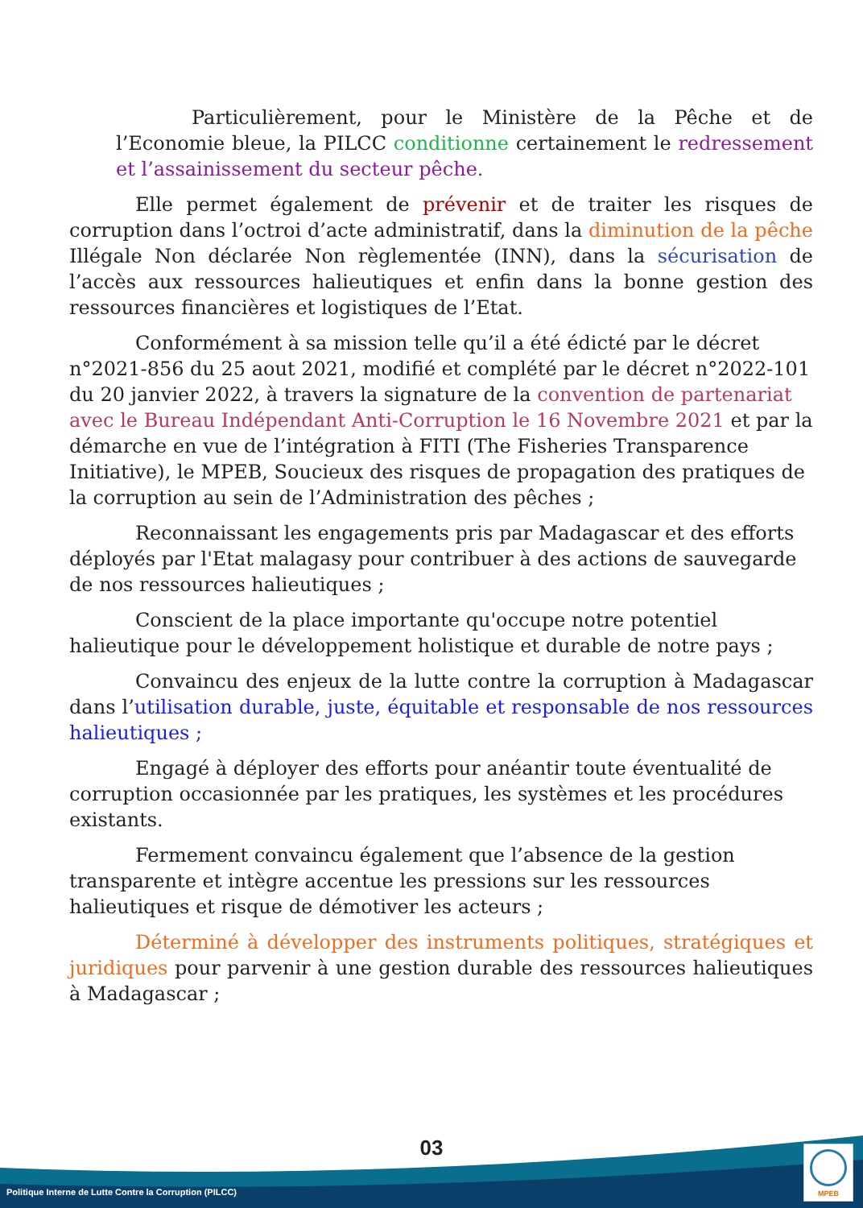Particulièrement, pour le Ministère de la Pêche et de l’Economie bleue, la PILCC conditionne certainement le redressement et l’assainissement du secteur pêche.
Elle permet également de prévenir et de traiter les risques de corruption dans l’octroi d’acte administratif, dans la diminution de la pêche Illégale Non déclarée Non règlementée (INN), dans la sécurisation de l’accès aux ressources halieutiques et enfin dans la bonne gestion des ressources financières et logistiques de l’Etat.
Conformément à sa mission telle qu’il a été édicté par le décret n°2021-856 du 25 aout 2021, modifié et complété par le décret n°2022-101 du 20 janvier 2022, à travers la signature de la convention de partenariat avec le Bureau Indépendant Anti-Corruption le 16 Novembre 2021 et par la démarche en vue de l’intégration à FITI (The Fisheries Transparence Initiative), le MPEB, Soucieux des risques de propagation des pratiques de la corruption au sein de l’Administration des pêches ;
Reconnaissant les engagements pris par Madagascar et des efforts déployés par l'Etat malagasy pour contribuer à des actions de sauvegarde de nos ressources halieutiques ;
Conscient de la place importante qu'occupe notre potentiel halieutique pour le développement holistique et durable de notre pays ;
Convaincu des enjeux de la lutte contre la corruption à Madagascar dans l’utilisation durable, juste, équitable et responsable de nos ressources halieutiques ;
Engagé à déployer des efforts pour anéantir toute éventualité de corruption occasionnée par les pratiques, les systèmes et les procédures existants.
Fermement convaincu également que l’absence de la gestion transparente et intègre accentue les pressions sur les ressources halieutiques et risque de démotiver les acteurs ;
Déterminé à développer des instruments politiques, stratégiques et juridiques pour parvenir à une gestion durable des ressources halieutiques à Madagascar ;
03
Politique Interne de Lutte Contre la Corruption (PILCC)
MPEB